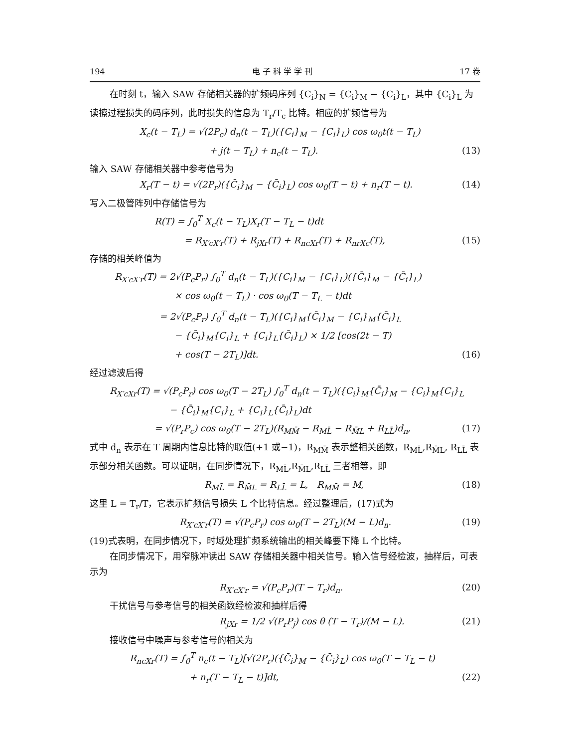194 电 子 科 学 学 刊 17 卷
在时刻 t，输入 SAW 存储相关器的扩频码序列 {C<sub>i</sub>}<sub>N</sub> = {C<sub>i</sub>}<sub>M</sub> − {C<sub>i</sub>}<sub>L</sub>，其中 {C<sub>i</sub>}<sub>L</sub> 为读擦过程损失的码序列，此时损失的信息为 T<sub>r</sub>/T<sub>c</sub> 比特。相应的扩频信号为
X<sub>c</sub>(t − T<sub>L</sub>) = √(2P<sub>c</sub>) d<sub>n</sub>(t − T<sub>L</sub>)({C<sub>i</sub>}<sub>M</sub> − {C<sub>i</sub>}<sub>L</sub>) cos ω<sub>0</sub>t(t − T<sub>L</sub>)
+ j(t − T<sub>L</sub>) + n<sub>c</sub>(t − T<sub>L</sub>). (13)
输入 SAW 存储相关器中参考信号为
X<sub>r</sub>(T − t) = √(2P<sub>r</sub>)({C̄<sub>i</sub>}<sub>M</sub> − {C̄<sub>i</sub>}<sub>L</sub>) cos ω<sub>0</sub>(T − t) + n<sub>r</sub>(T − t). (14)
写入二极管阵列中存储信号为
R(T) = ∫<sub>0</sub><sup>T</sup> X<sub>c</sub>(t − T<sub>L</sub>)X<sub>r</sub>(T − T<sub>L</sub> − t)dt
= R<sub>X′cX′r</sub>(T) + R<sub>jXr</sub>(T) + R<sub>ncXr</sub>(T) + R<sub>nrXc</sub>(T), (15)
存储的相关峰值为
R<sub>X′cX′r</sub>(T) = 2√(P<sub>c</sub>P<sub>r</sub>) ∫<sub>0</sub><sup>T</sup> d<sub>n</sub>(t − T<sub>L</sub>)({C<sub>i</sub>}<sub>M</sub> − {C<sub>i</sub>}<sub>L</sub>)({C̄<sub>i</sub>}<sub>M</sub> − {C̄<sub>i</sub>}<sub>L</sub>)
× cos ω<sub>0</sub>(t − T<sub>L</sub>) · cos ω<sub>0</sub>(T − T<sub>L</sub> − t)dt
= 2√(P<sub>c</sub>P<sub>r</sub>) ∫<sub>0</sub><sup>T</sup> d<sub>n</sub>(t − T<sub>L</sub>)({C<sub>i</sub>}<sub>M</sub>{C̄<sub>i</sub>}<sub>M</sub> − {C<sub>i</sub>}<sub>M</sub>{C̄<sub>i</sub>}<sub>L</sub>
− {C̄<sub>i</sub>}<sub>M</sub>{C<sub>i</sub>}<sub>L</sub> + {C<sub>i</sub>}<sub>L</sub>{C̄<sub>i</sub>}<sub>L</sub>) × 1/2 [cos(2t − T)
+ cos(T − 2T<sub>L</sub>)]dt. (16)
经过滤波后得
R<sub>X′cXr</sub>(T) = √(P<sub>c</sub>P<sub>r</sub>) cos ω<sub>0</sub>(T − 2T<sub>L</sub>) ∫<sub>0</sub><sup>T</sup> d<sub>n</sub>(t − T<sub>L</sub>)({C<sub>i</sub>}<sub>M</sub>{C̄<sub>i</sub>}<sub>M</sub> − {C<sub>i</sub>}<sub>M</sub>{C<sub>i</sub>}<sub>L</sub>
− {C̄<sub>i</sub>}<sub>M</sub>{C<sub>i</sub>}<sub>L</sub> + {C<sub>i</sub>}<sub>L</sub>{C̄<sub>i</sub>}<sub>L</sub>)dt
= √(P<sub>r</sub>P<sub>c</sub>) cos ω<sub>0</sub>(T − 2T<sub>L</sub>)(R<sub>MM̄</sub> − R<sub>ML̄</sub> − R<sub>M̄L</sub> + R<sub>LL̄</sub>)d<sub>n</sub>, (17)
式中 d<sub>n</sub> 表示在 T 周期内信息比特的取值(+1 或−1)，R<sub>MM̄</sub> 表示整相关函数，R<sub>ML̄</sub>,R<sub>M̄L</sub>, R<sub>LL̄</sub> 表示部分相关函数。可以证明，在同步情况下，R<sub>ML̄</sub>,R<sub>M̄L</sub>,R<sub>LL̄</sub> 三者相等，即
R<sub>ML̄</sub> = R<sub>M̄L</sub> = R<sub>LL̄</sub> = L, R<sub>MM̄</sub> = M, (18)
这里 L = T<sub>r</sub>/T，它表示扩频信号损失 L 个比特信息。经过整理后，(17)式为
R<sub>X′cX′r</sub>(T) = √(P<sub>c</sub>P<sub>r</sub>) cos ω<sub>0</sub>(T − 2T<sub>L</sub>)(M − L)d<sub>n</sub>. (19)
(19)式表明，在同步情况下，时域处理扩频系统输出的相关峰要下降 L 个比特。
在同步情况下，用窄脉冲读出 SAW 存储相关器中相关信号。输入信号经检波，抽样后，可表示为
R<sub>X′cX′r</sub> = √(P<sub>c</sub>P<sub>r</sub>)(T − T<sub>r</sub>)d<sub>n</sub>. (20)
干扰信号与参考信号的相关函数经检波和抽样后得
R<sub>jXr</sub> = 1/2 √(P<sub>r</sub>P<sub>j</sub>) cos θ (T − T<sub>r</sub>)/(M − L). (21)
接收信号中噪声与参考信号的相关为
R<sub>ncXr</sub>(T) = ∫<sub>0</sub><sup>T</sup> n<sub>c</sub>(t − T<sub>L</sub>)[√(2P<sub>r</sub>)({C̄<sub>i</sub>}<sub>M</sub> − {C̄<sub>i</sub>}<sub>L</sub>) cos ω<sub>0</sub>(T − T<sub>L</sub> − t)
+ n<sub>r</sub>(T − T<sub>L</sub> − t)]dt, (22)